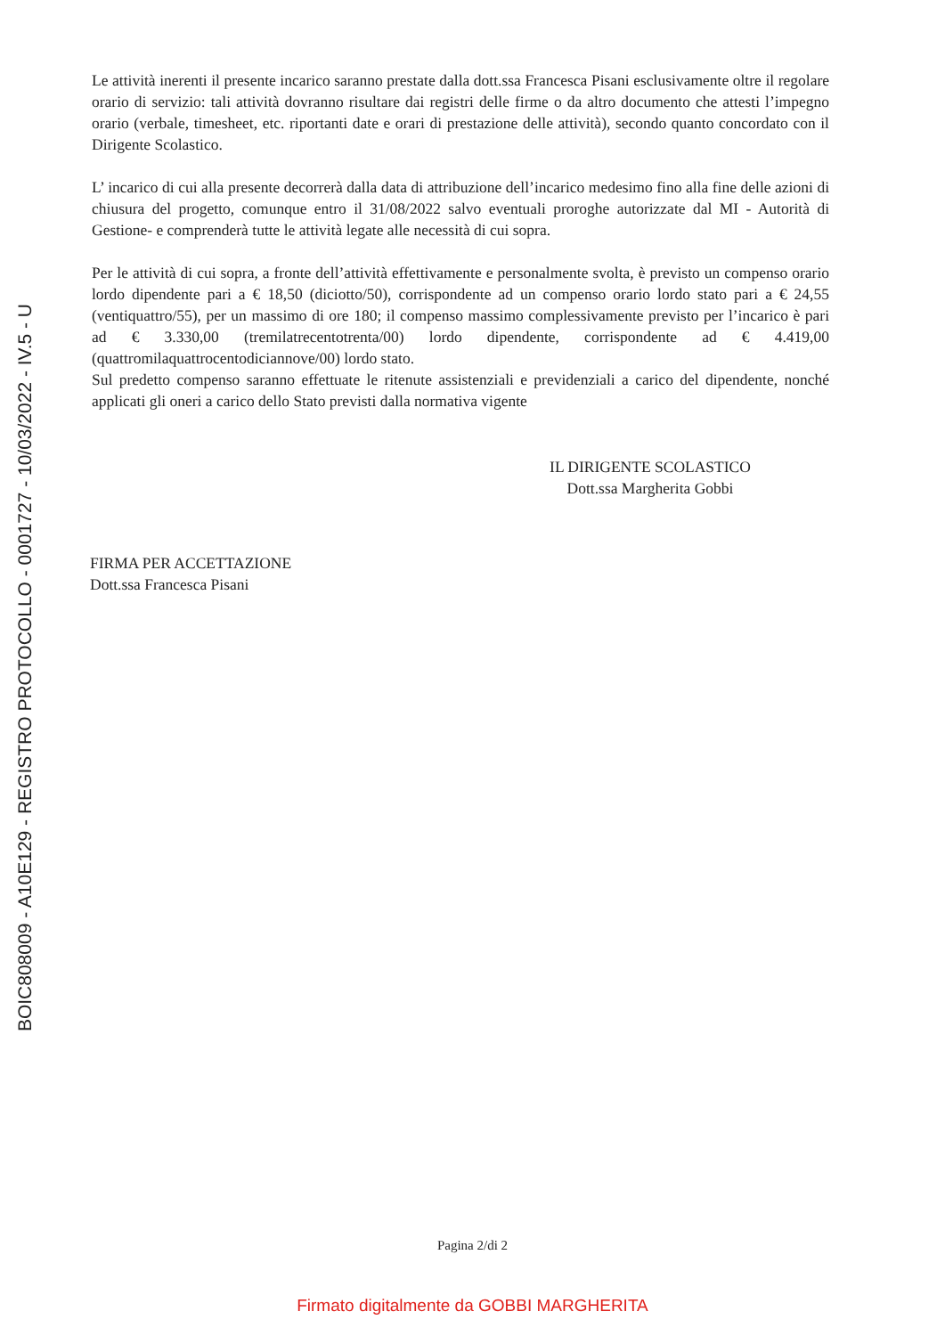BOIC808009 - A10E129 - REGISTRO PROTOCOLLO - 0001727 - 10/03/2022 - IV.5 - U
Le attività inerenti il presente incarico saranno prestate dalla dott.ssa Francesca Pisani esclusivamente oltre il regolare orario di servizio: tali attività dovranno risultare dai registri delle firme o da altro documento che attesti l’impegno orario (verbale, timesheet, etc. riportanti date e orari di prestazione delle attività), secondo quanto concordato con il Dirigente Scolastico.
L’ incarico di cui alla presente decorrerà dalla data di attribuzione dell’incarico medesimo fino alla fine delle azioni di chiusura del progetto, comunque entro il 31/08/2022 salvo eventuali proroghe autorizzate dal MI - Autorità di Gestione- e comprenderà tutte le attività legate alle necessità di cui sopra.
Per le attività di cui sopra, a fronte dell’attività effettivamente e personalmente svolta, è previsto un compenso orario lordo dipendente pari a € 18,50 (diciotto/50), corrispondente ad un compenso orario lordo stato pari a € 24,55 (ventiquattro/55), per un massimo di ore 180; il compenso massimo complessivamente previsto per l’incarico è pari ad € 3.330,00 (tremilatrecentotrenta/00) lordo dipendente, corrispondente ad € 4.419,00 (quattromilaquattrocentodiciannove/00) lordo stato.
Sul predetto compenso saranno effettuate le ritenute assistenziali e previdenziali a carico del dipendente, nonché applicati gli oneri a carico dello Stato previsti dalla normativa vigente
IL DIRIGENTE SCOLASTICO
Dott.ssa Margherita Gobbi
FIRMA PER ACCETTAZIONE
Dott.ssa Francesca Pisani
Pagina 2/di 2
Firmato digitalmente da GOBBI MARGHERITA